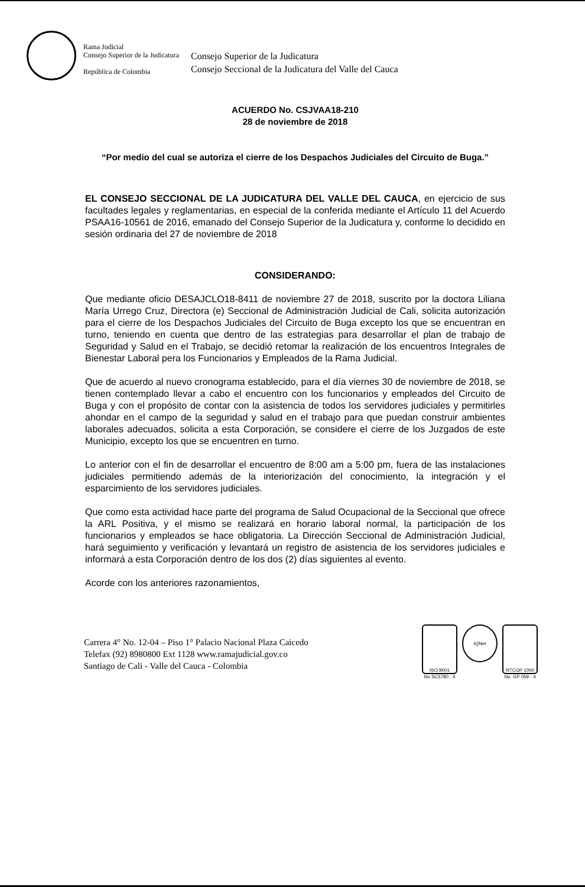Rama Judicial
Consejo Superior de la Judicatura
República de Colombia
Consejo Superior de la Judicatura
Consejo Seccional de la Judicatura del Valle del Cauca
ACUERDO No. CSJVAA18-210
28 de noviembre de 2018
“Por medio del cual se autoriza el cierre de los Despachos Judiciales del Circuito de Buga.”
EL CONSEJO SECCIONAL DE LA JUDICATURA DEL VALLE DEL CAUCA, en ejercicio de sus facultades legales y reglamentarias, en especial de la conferida mediante el Artículo 11 del Acuerdo PSAA16-10561 de 2016, emanado del Consejo Superior de la Judicatura y, conforme lo decidido en sesión ordinaria del 27 de noviembre de 2018
CONSIDERANDO:
Que mediante oficio DESAJCLO18-8411 de noviembre 27 de 2018, suscrito por la doctora Liliana María Urrego Cruz, Directora (e) Seccional de Administración Judicial de Cali, solicita autorización para el cierre de los Despachos Judiciales del Circuito de Buga excepto los que se encuentran en turno, teniendo en cuenta que dentro de las estrategias para desarrollar el plan de trabajo de Seguridad y Salud en el Trabajo, se decidió retomar la realización de los encuentros Integrales de Bienestar Laboral pera los Funcionarios y Empleados de la Rama Judicial.
Que de acuerdo al nuevo cronograma establecido, para el día viernes 30 de noviembre de 2018, se tienen contemplado llevar a cabo el encuentro con los funcionarios y empleados del Circuito de Buga y con el propósito de contar con la asistencia de todos los servidores judiciales y permitirles ahondar en el campo de la seguridad y salud en el trabajo para que puedan construir ambientes laborales adecuados, solicita a esta Corporación, se considere el cierre de los Juzgados de este Municipio, excepto los que se encuentren en turno.
Lo anterior con el fin de desarrollar el encuentro de 8:00 am a 5:00 pm, fuera de las instalaciones judiciales permitiendo además de la interiorización del conocimiento, la integración y el esparcimiento de los servidores judiciales.
Que como esta actividad hace parte del programa de Salud Ocupacional de la Seccional que ofrece la ARL Positiva, y el mismo se realizará en horario laboral normal, la participación de los funcionarios y empleados se hace obligatoria. La Dirección Seccional de Administración Judicial, hará seguimiento y verificación y levantará un registro de asistencia de los servidores judiciales e informará a esta Corporación dentro de los dos (2) días siguientes al evento.
Acorde con los anteriores razonamientos,
Carrera 4° No. 12-04 – Piso 1° Palacio Nacional Plaza Caicedo
Telefax (92) 8980800 Ext 1128 www.ramajudicial.gov.co
Santiago de Cali - Valle del Cauca - Colombia
ISO 9001
No SC5780 - 4
IQNet
NTCGP 1000
No. GP 059 - 4